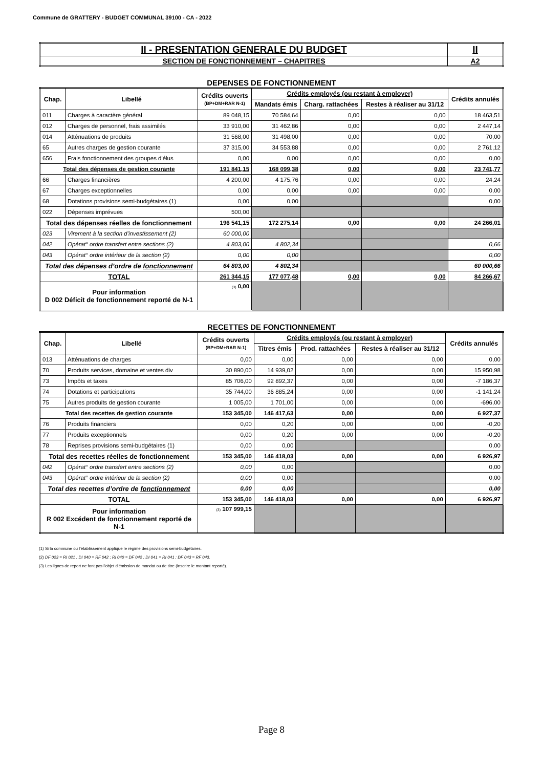Commune de GRATTERY - BUDGET COMMUNAL 39100 - CA - 2022
| II - PRESENTATION GENERALE DU BUDGET | II |
| SECTION DE FONCTIONNEMENT – CHAPITRES | A2 |
DEPENSES DE FONCTIONNEMENT
| Chap. | Libellé | Crédits ouverts (BP+DM+RAR N-1) | Crédits employés (ou restant à employer) | | | Crédits annulés |
| --- | --- | --- | --- | --- | --- | --- |
| | | | Mandats émis | Charg. rattachées | Restes à réaliser au 31/12 | |
| 011 | Charges à caractère général | 89 048,15 | 70 584,64 | 0,00 | 0,00 | 18 463,51 |
| 012 | Charges de personnel, frais assimilés | 33 910,00 | 31 462,86 | 0,00 | 0,00 | 2 447,14 |
| 014 | Atténuations de produits | 31 568,00 | 31 498,00 | 0,00 | 0,00 | 70,00 |
| 65 | Autres charges de gestion courante | 37 315,00 | 34 553,88 | 0,00 | 0,00 | 2 761,12 |
| 656 | Frais fonctionnement des groupes d'élus | 0,00 | 0,00 | 0,00 | 0,00 | 0,00 |
| Total des dépenses de gestion courante | | 191 841,15 | 168 099,38 | 0,00 | 0,00 | 23 741,77 |
| 66 | Charges financières | 4 200,00 | 4 175,76 | 0,00 | 0,00 | 24,24 |
| 67 | Charges exceptionnelles | 0,00 | 0,00 | 0,00 | 0,00 | 0,00 |
| 68 | Dotations provisions semi-budgétaires (1) | 0,00 | 0,00 | | | 0,00 |
| 022 | Dépenses imprévues | 500,00 | | | | |
| Total des dépenses réelles de fonctionnement | | 196 541,15 | 172 275,14 | 0,00 | 0,00 | 24 266,01 |
| 023 | Virement à la section d'investissement (2) | 60 000,00 | | | | |
| 042 | Opérat° ordre transfert entre sections (2) | 4 803,00 | 4 802,34 | | | 0,66 |
| 043 | Opérat° ordre intérieur de la section (2) | 0,00 | 0,00 | | | 0,00 |
| Total des dépenses d’ordre de fonctionnement | | 64 803,00 | 4 802,34 | | | 60 000,66 |
| TOTAL | | 261 344,15 | 177 077,48 | 0,00 | 0,00 | 84 266,67 |
| Pour information D 002 Déficit de fonctionnement reporté de N-1 | | (3) 0,00 | | | | |
RECETTES DE FONCTIONNEMENT
| Chap. | Libellé | Crédits ouverts (BP+DM+RAR N-1) | Crédits employés (ou restant à employer) | | | Crédits annulés |
| --- | --- | --- | --- | --- | --- | --- |
| | | | Titres émis | Prod. rattachées | Restes à réaliser au 31/12 | |
| 013 | Atténuations de charges | 0,00 | 0,00 | 0,00 | 0,00 | 0,00 |
| 70 | Produits services, domaine et ventes div | 30 890,00 | 14 939,02 | 0,00 | 0,00 | 15 950,98 |
| 73 | Impôts et taxes | 85 706,00 | 92 892,37 | 0,00 | 0,00 | -7 186,37 |
| 74 | Dotations et participations | 35 744,00 | 36 885,24 | 0,00 | 0,00 | -1 141,24 |
| 75 | Autres produits de gestion courante | 1 005,00 | 1 701,00 | 0,00 | 0,00 | -696,00 |
| Total des recettes de gestion courante | | 153 345,00 | 146 417,63 | 0,00 | 0,00 | 6 927,37 |
| 76 | Produits financiers | 0,00 | 0,20 | 0,00 | 0,00 | -0,20 |
| 77 | Produits exceptionnels | 0,00 | 0,20 | 0,00 | 0,00 | -0,20 |
| 78 | Reprises provisions semi-budgétaires (1) | 0,00 | 0,00 | | | 0,00 |
| Total des recettes réelles de fonctionnement | | 153 345,00 | 146 418,03 | 0,00 | 0,00 | 6 926,97 |
| 042 | Opérat° ordre transfert entre sections (2) | 0,00 | 0,00 | | | 0,00 |
| 043 | Opérat° ordre intérieur de la section (2) | 0,00 | 0,00 | | | 0,00 |
| Total des recettes d’ordre de fonctionnement | | 0,00 | 0,00 | | | 0,00 |
| TOTAL | | 153 345,00 | 146 418,03 | 0,00 | 0,00 | 6 926,97 |
| Pour information R 002 Excédent de fonctionnement reporté de N-1 | | (3) 107 999,15 | | | | |
(1) Si la commune ou l’établissement applique le régime des provisions semi-budgétaires.
(2) DF 023 = RI 021 ; DI 040 = RF 042 ; RI 040 = DF 042 ; DI 041 = RI 041 ; DF 043 = RF 043.
(3) Les lignes de report ne font pas l’objet d’émission de mandat ou de titre (inscrire le montant reporté).
Page 8